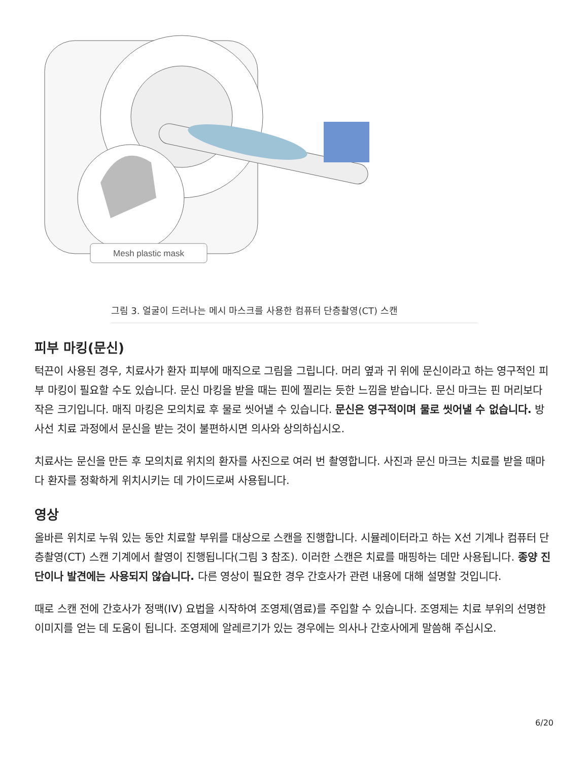Mesh plastic mask
그림 3. 얼굴이 드러나는 메시 마스크를 사용한 컴퓨터 단층촬영(CT) 스캔
피부 마킹(문신)
턱끈이 사용된 경우, 치료사가 환자 피부에 매직으로 그림을 그립니다. 머리 옆과 귀 위에 문신이라고 하는 영구적인 피부 마킹이 필요할 수도 있습니다. 문신 마킹을 받을 때는 핀에 찔리는 듯한 느낌을 받습니다. 문신 마크는 핀 머리보다 작은 크기입니다. 매직 마킹은 모의치료 후 물로 씻어낼 수 있습니다. 문신은 영구적이며 물로 씻어낼 수 없습니다. 방사선 치료 과정에서 문신을 받는 것이 불편하시면 의사와 상의하십시오.
치료사는 문신을 만든 후 모의치료 위치의 환자를 사진으로 여러 번 촬영합니다. 사진과 문신 마크는 치료를 받을 때마다 환자를 정확하게 위치시키는 데 가이드로써 사용됩니다.
영상
올바른 위치로 누워 있는 동안 치료할 부위를 대상으로 스캔을 진행합니다. 시뮬레이터라고 하는 X선 기계나 컴퓨터 단층촬영(CT) 스캔 기계에서 촬영이 진행됩니다(그림 3 참조). 이러한 스캔은 치료를 매핑하는 데만 사용됩니다. 종양 진단이나 발견에는 사용되지 않습니다. 다른 영상이 필요한 경우 간호사가 관련 내용에 대해 설명할 것입니다.
때로 스캔 전에 간호사가 정맥(IV) 요법을 시작하여 조영제(염료)를 주입할 수 있습니다. 조영제는 치료 부위의 선명한 이미지를 얻는 데 도움이 됩니다. 조영제에 알레르기가 있는 경우에는 의사나 간호사에게 말씀해 주십시오.
6/20